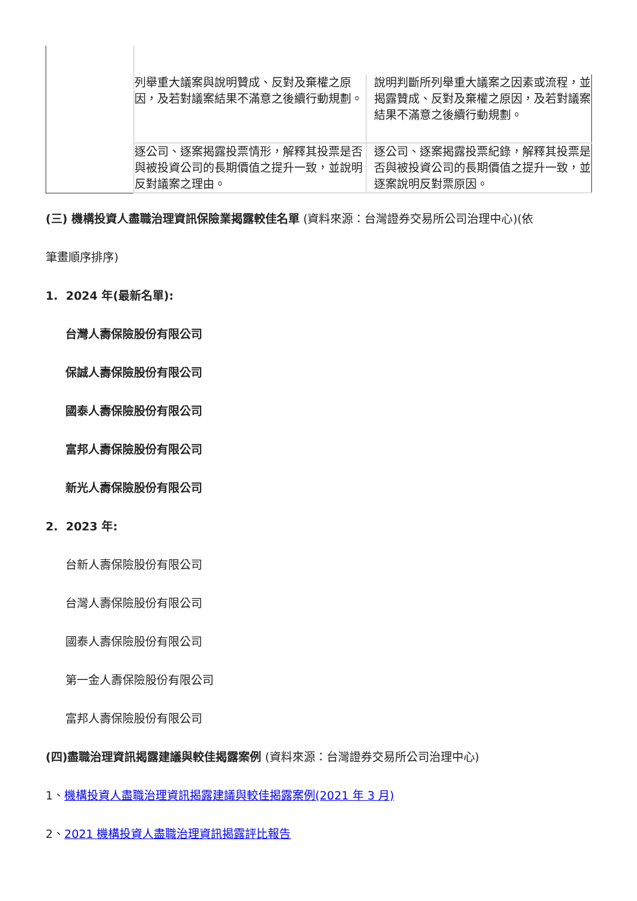| | 列舉重大議案與說明贊成、反對及棄權之原因，及若對議案結果不滿意之後續行動規劃。 | 說明判斷所列舉重大議案之因素或流程，並揭露贊成、反對及棄權之原因，及若對議案結果不滿意之後續行動規劃。 |
| | 逐公司、逐案揭露投票情形，解釋其投票是否與被投資公司的長期價值之提升一致，並說明反對議案之理由。 | 逐公司、逐案揭露投票紀錄，解釋其投票是否與被投資公司的長期價值之提升一致，並逐案說明反對票原因。 |
(三) 機構投資人盡職治理資訊保險業揭露較佳名單 (資料來源：台灣證券交易所公司治理中心)(依
筆畫順序排序)
1. 2024 年(最新名單):
台灣人壽保險股份有限公司
保誠人壽保險股份有限公司
國泰人壽保險股份有限公司
富邦人壽保險股份有限公司
新光人壽保險股份有限公司
2. 2023 年:
台新人壽保險股份有限公司
台灣人壽保險股份有限公司
國泰人壽保險股份有限公司
第一金人壽保險股份有限公司
富邦人壽保險股份有限公司
(四)盡職治理資訊揭露建議與較佳揭露案例 (資料來源：台灣證券交易所公司治理中心)
1、機構投資人盡職治理資訊揭露建議與較佳揭露案例(2021 年 3 月)
2、2021 機構投資人盡職治理資訊揭露評比報告